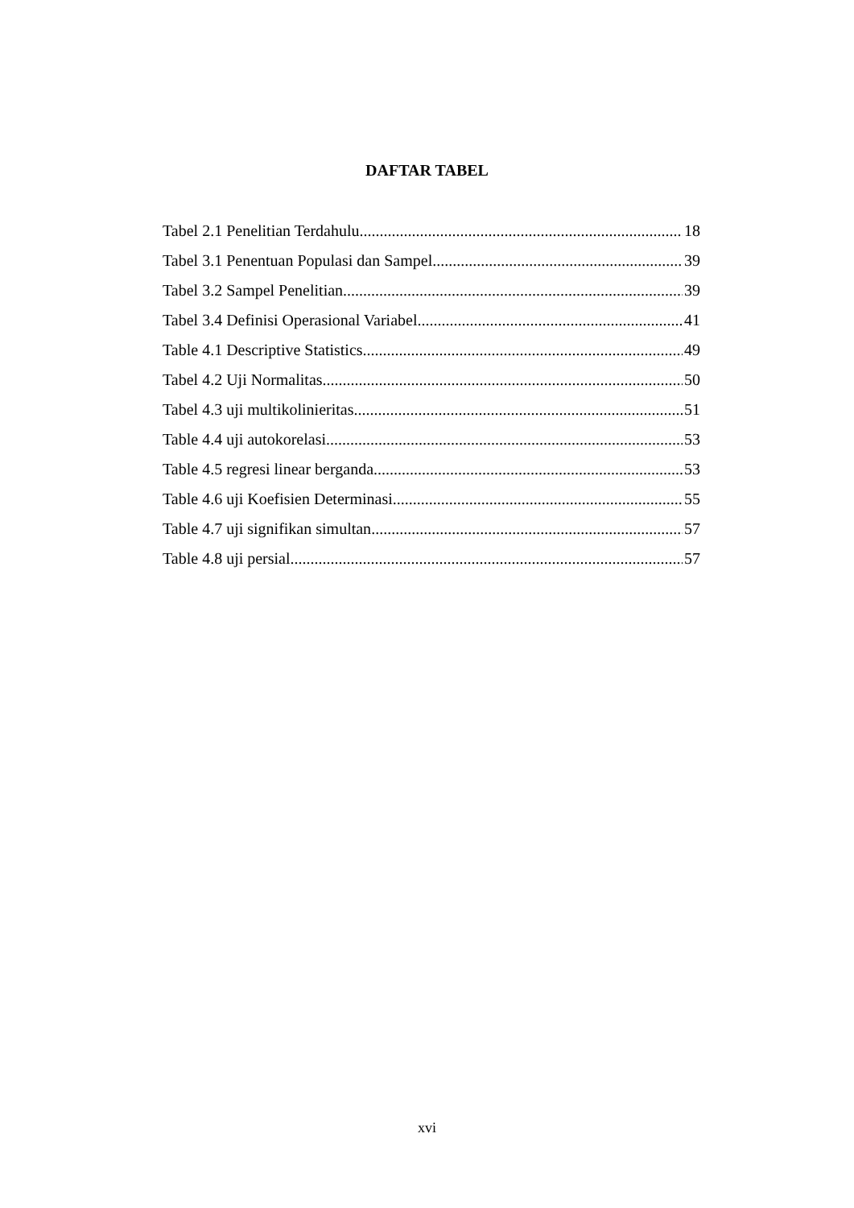DAFTAR TABEL
Tabel 2.1 Penelitian Terdahulu 18
Tabel 3.1 Penentuan Populasi dan Sampel 39
Tabel 3.2 Sampel Penelitian 39
Tabel 3.4 Definisi Operasional Variabel 41
Table 4.1 Descriptive Statistics 49
Tabel 4.2 Uji Normalitas 50
Tabel 4.3 uji multikolinieritas 51
Table 4.4 uji autokorelasi 53
Table 4.5 regresi linear berganda 53
Table 4.6 uji Koefisien Determinasi 55
Table 4.7 uji signifikan simultan 57
Table 4.8 uji persial 57
xvi